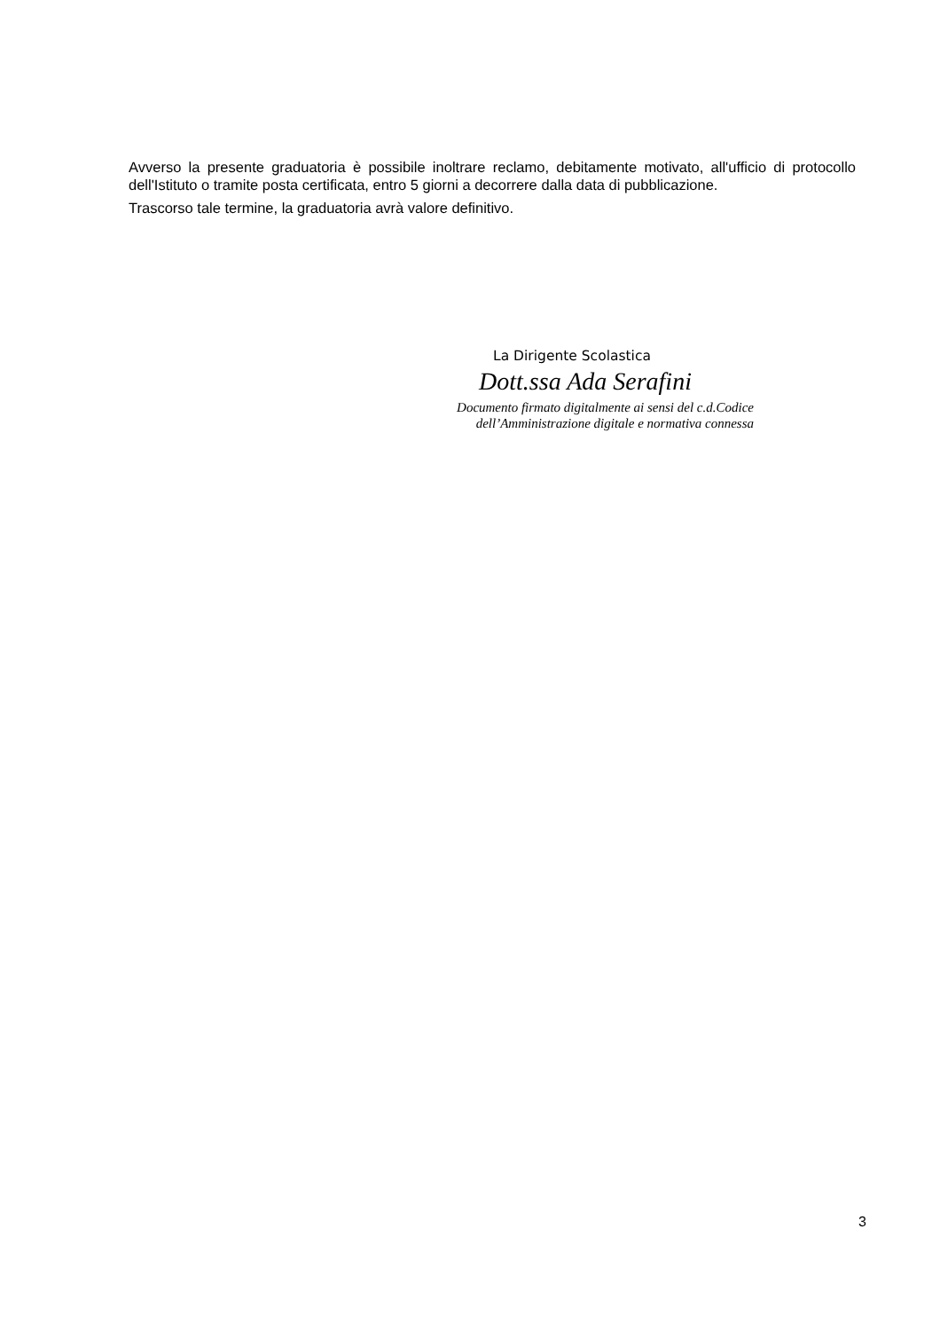Avverso la presente graduatoria è possibile inoltrare reclamo, debitamente motivato, all'ufficio di protocollo dell'Istituto o tramite posta certificata, entro 5 giorni a decorrere dalla data di pubblicazione.
Trascorso tale termine, la graduatoria avrà valore definitivo.
La Dirigente Scolastica
Dott.ssa Ada Serafini
Documento firmato digitalmente ai sensi del c.d.Codice
dell’Amministrazione digitale e normativa connessa
3